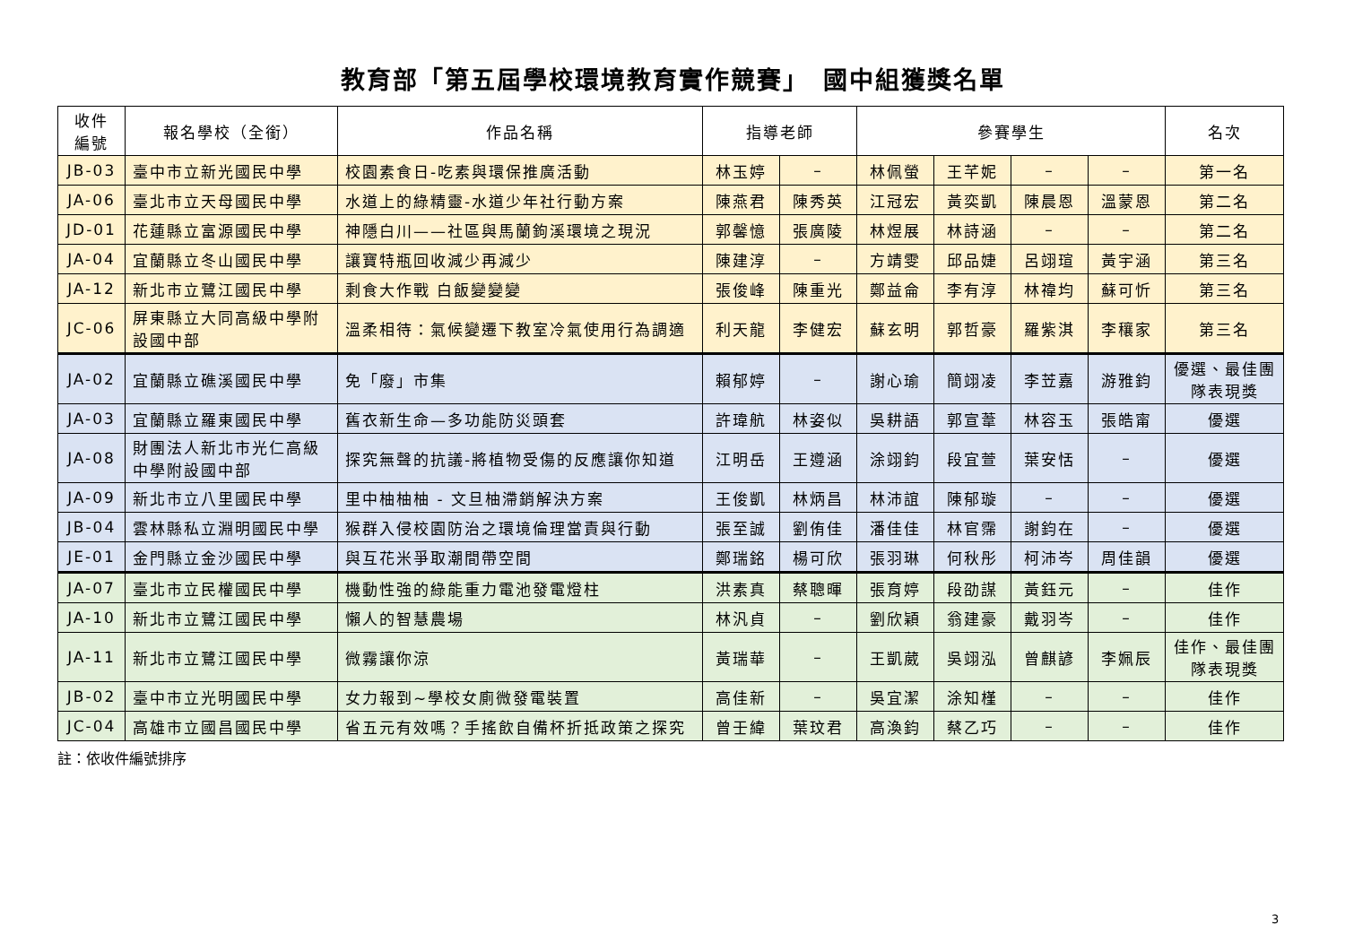教育部「第五屆學校環境教育實作競賽」　國中組獲獎名單
| 收件 編號 | 報名學校（全銜） | 作品名稱 | 指導老師 | | 參賽學生 | | | | 名次 |
| --- | --- | --- | --- | --- | --- | --- | --- | --- | --- |
| JB-03 | 臺中市立新光國民中學 | 校園素食日-吃素與環保推廣活動 | 林玉婷 | – | 林佩螢 | 王芊妮 | – | – | 第一名 |
| JA-06 | 臺北市立天母國民中學 | 水道上的綠精靈-水道少年社行動方案 | 陳燕君 | 陳秀英 | 江冠宏 | 黃奕凱 | 陳晨恩 | 溫蒙恩 | 第二名 |
| JD-01 | 花蓮縣立富源國民中學 | 神隱白川——社區與馬蘭鉤溪環境之現況 | 郭馨憶 | 張廣陵 | 林煜展 | 林詩涵 | – | – | 第二名 |
| JA-04 | 宜蘭縣立冬山國民中學 | 讓寶特瓶回收減少再減少 | 陳建淳 | – | 方靖雯 | 邱品婕 | 呂翊瑄 | 黃宇涵 | 第三名 |
| JA-12 | 新北市立鷺江國民中學 | 剩食大作戰 白飯變變變 | 張俊峰 | 陳重光 | 鄭益侖 | 李有淳 | 林禕均 | 蘇可忻 | 第三名 |
| JC-06 | 屏東縣立大同高級中學附設國中部 | 溫柔相待：氣候變遷下教室冷氣使用行為調適 | 利天龍 | 李健宏 | 蘇玄明 | 郭哲豪 | 羅紫淇 | 李穰家 | 第三名 |
| JA-02 | 宜蘭縣立礁溪國民中學 | 免「廢」市集 | 賴郁婷 | – | 謝心瑜 | 簡翊凌 | 李苙嘉 | 游雅鈞 | 優選、最佳團隊表現獎 |
| JA-03 | 宜蘭縣立羅東國民中學 | 舊衣新生命—多功能防災頭套 | 許瑋航 | 林姿似 | 吳耕語 | 郭宣葦 | 林容玉 | 張皓甯 | 優選 |
| JA-08 | 財團法人新北市光仁高級中學附設國中部 | 探究無聲的抗議-將植物受傷的反應讓你知道 | 江明岳 | 王遵涵 | 涂翊鈞 | 段宜萱 | 葉安恬 | – | 優選 |
| JA-09 | 新北市立八里國民中學 | 里中柚柚柚 - 文旦柚滯銷解決方案 | 王俊凱 | 林炳昌 | 林沛誼 | 陳郁璇 | – | – | 優選 |
| JB-04 | 雲林縣私立淵明國民中學 | 猴群入侵校園防治之環境倫理當責與行動 | 張至誠 | 劉侑佳 | 潘佳佳 | 林官霈 | 謝鈞在 | – | 優選 |
| JE-01 | 金門縣立金沙國民中學 | 與互花米爭取潮間帶空間 | 鄭瑞銘 | 楊可欣 | 張羽琳 | 何秋彤 | 柯沛岑 | 周佳韻 | 優選 |
| JA-07 | 臺北市立民權國民中學 | 機動性強的綠能重力電池發電燈柱 | 洪素真 | 蔡聰暉 | 張育婷 | 段劭謀 | 黃鈺元 | – | 佳作 |
| JA-10 | 新北市立鷺江國民中學 | 懶人的智慧農場 | 林汎貞 | – | 劉欣穎 | 翁建豪 | 戴羽岑 | – | 佳作 |
| JA-11 | 新北市立鷺江國民中學 | 微霧讓你涼 | 黃瑞華 | – | 王凱葳 | 吳翊泓 | 曾麒諺 | 李姵辰 | 佳作、最佳團隊表現獎 |
| JB-02 | 臺中市立光明國民中學 | 女力報到~學校女廁微發電裝置 | 高佳新 | – | 吳宜潔 | 涂知槿 | – | – | 佳作 |
| JC-04 | 高雄市立國昌國民中學 | 省五元有效嗎？手搖飲自備杯折抵政策之探究 | 曾壬緯 | 葉玟君 | 高渙鈞 | 蔡乙巧 | – | – | 佳作 |
註：依收件編號排序
3